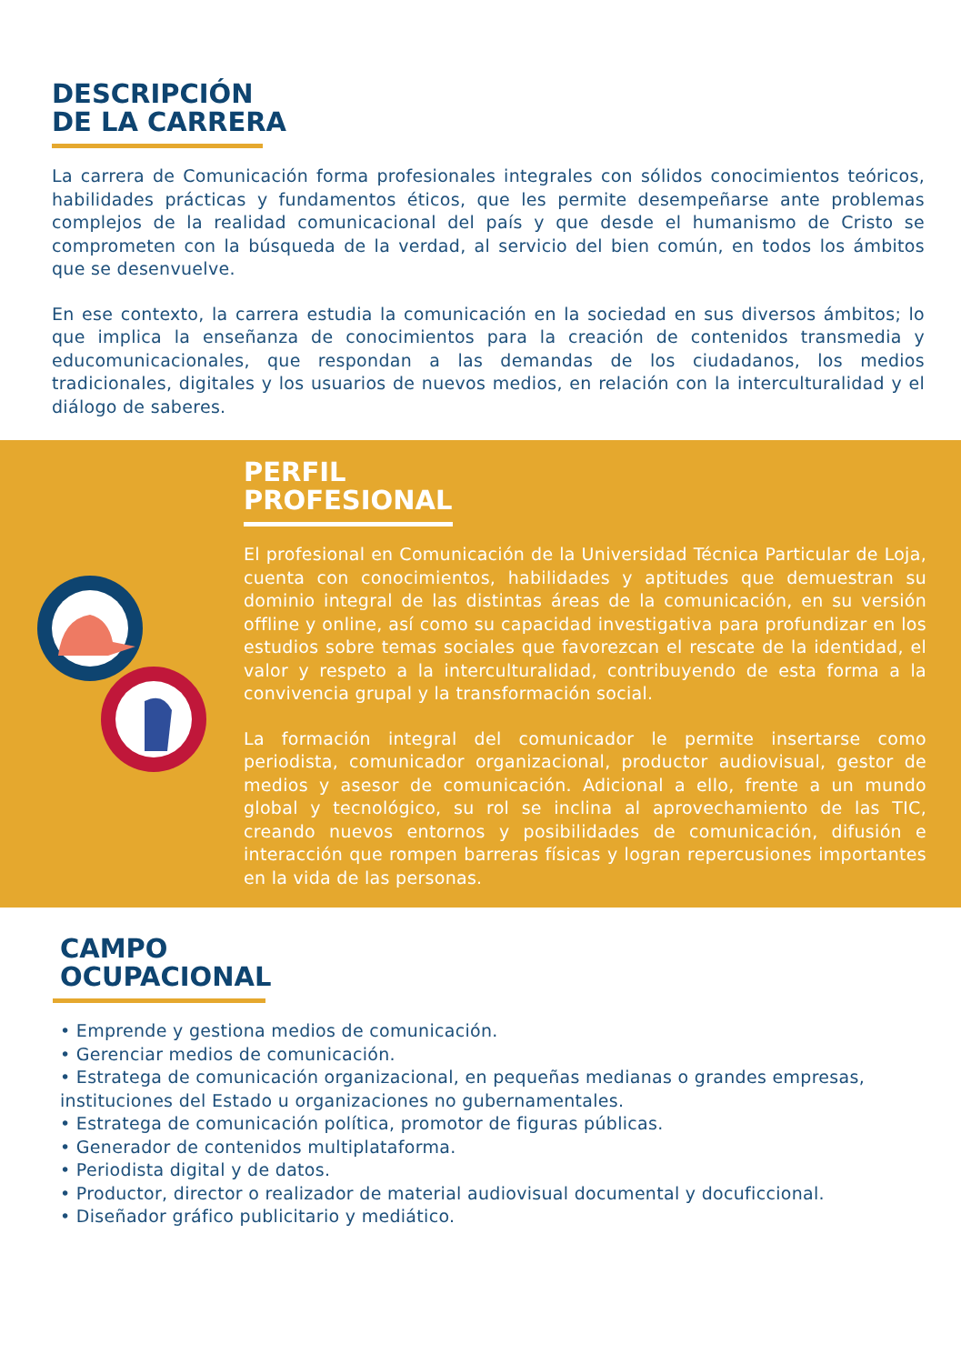DESCRIPCIÓN
DE LA CARRERA
La carrera de Comunicación forma profesionales integrales con sólidos conocimientos teóricos, habilidades prácticas y fundamentos éticos, que les permite desempeñarse ante problemas complejos de la realidad comunicacional del país y que desde el humanismo de Cristo se comprometen con la búsqueda de la verdad, al servicio del bien común, en todos los ámbitos que se desenvuelve.
En ese contexto, la carrera estudia la comunicación en la sociedad en sus diversos ámbitos; lo que implica la enseñanza de conocimientos para la creación de contenidos transmedia y educomunicacionales, que respondan a las demandas de los ciudadanos, los medios tradicionales, digitales y los usuarios de nuevos medios, en relación con la interculturalidad y el diálogo de saberes.
PERFIL
PROFESIONAL
El profesional en Comunicación de la Universidad Técnica Particular de Loja, cuenta con conocimientos, habilidades y aptitudes que demuestran su dominio integral de las distintas áreas de la comunicación, en su versión offline y online, así como su capacidad investigativa para profundizar en los estudios sobre temas sociales que favorezcan el rescate de la identidad, el valor y respeto a la interculturalidad, contribuyendo de esta forma a la convivencia grupal y la transformación social.
La formación integral del comunicador le permite insertarse como periodista, comunicador organizacional, productor audiovisual, gestor de medios y asesor de comunicación. Adicional a ello, frente a un mundo global y tecnológico, su rol se inclina al aprovechamiento de las TIC, creando nuevos entornos y posibilidades de comunicación, difusión e interacción que rompen barreras físicas y logran repercusiones importantes en la vida de las personas.
CAMPO
OCUPACIONAL
• Emprende y gestiona medios de comunicación.
• Gerenciar medios de comunicación.
• Estratega de comunicación organizacional, en pequeñas medianas o grandes empresas, instituciones del Estado u organizaciones no gubernamentales.
• Estratega de comunicación política, promotor de figuras públicas.
• Generador de contenidos multiplataforma.
• Periodista digital y de datos.
• Productor, director o realizador de material audiovisual documental y docuficcional.
• Diseñador gráfico publicitario y mediático.